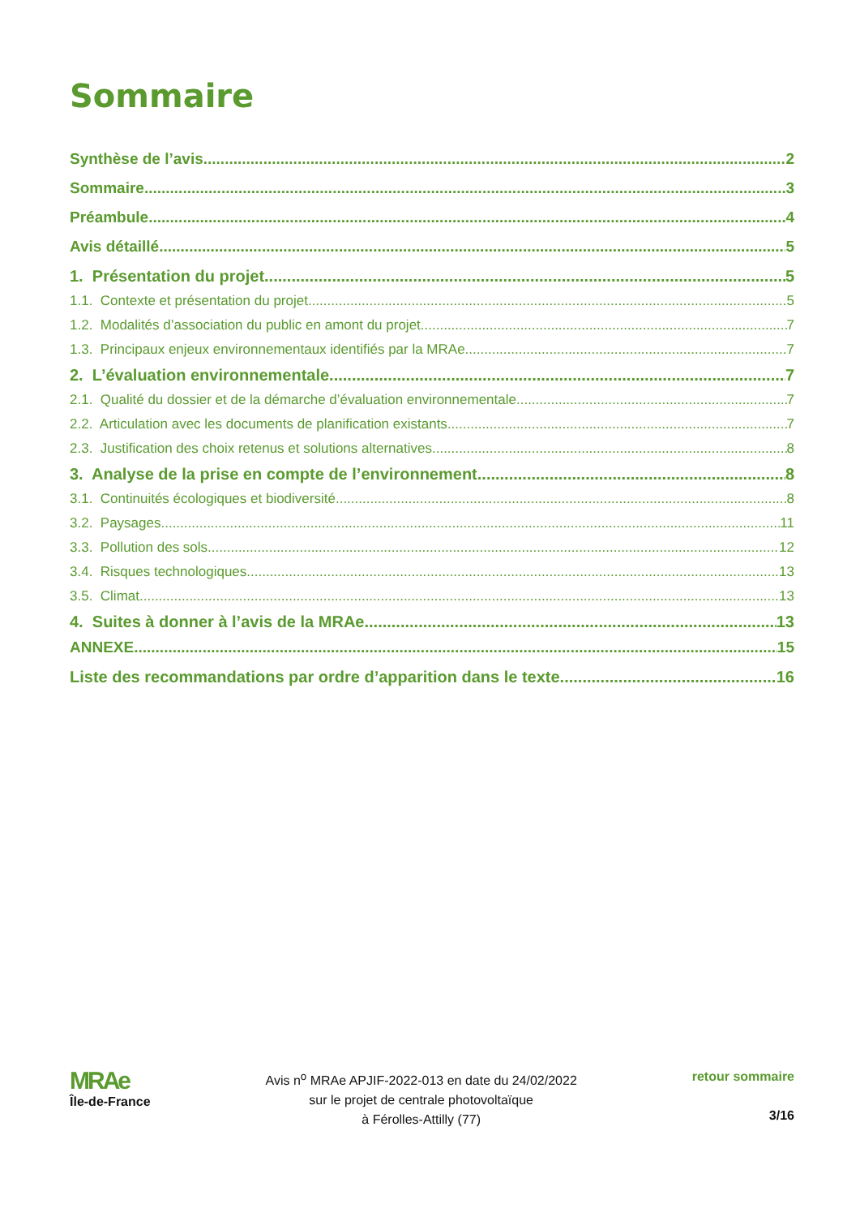Sommaire
Synthèse de l’avis 2
Sommaire 3
Préambule 4
Avis détaillé 5
1. Présentation du projet 5
1.1. Contexte et présentation du projet 5
1.2. Modalités d’association du public en amont du projet 7
1.3. Principaux enjeux environnementaux identifiés par la MRAe 7
2. L’évaluation environnementale 7
2.1. Qualité du dossier et de la démarche d’évaluation environnementale 7
2.2. Articulation avec les documents de planification existants 7
2.3. Justification des choix retenus et solutions alternatives 8
3. Analyse de la prise en compte de l’environnement 8
3.1. Continuités écologiques et biodiversité 8
3.2. Paysages 11
3.3. Pollution des sols 12
3.4. Risques technologiques 13
3.5. Climat 13
4. Suites à donner à l’avis de la MRAe 13
ANNEXE 15
Liste des recommandations par ordre d’apparition dans le texte 16
MRAe
Île-de-France
Avis n<sup>o</sup> MRAe APJIF-2022-013 en date du 24/02/2022
sur le projet de centrale photovoltaïque
à Férolles-Attilly (77)
retour sommaire
3/16